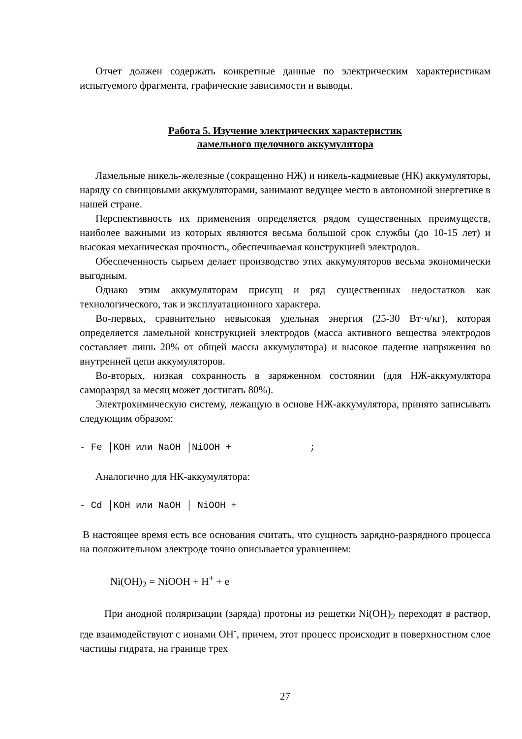Отчет должен содержать конкретные данные по электрическим характеристикам испытуемого фрагмента, графические зависимости и выводы.
Работа 5. Изучение электрических характеристик
ламельного щелочного аккумулятора
Ламельные никель-железные (сокращенно НЖ) и никель-кадмиевые (НК) аккумуляторы, наряду со свинцовыми аккумуляторами, занимают ведущее место в автономной энергетике в нашей стране.
Перспективность их применения определяется рядом существенных преимуществ, наиболее важными из которых являются весьма большой срок службы (до 10-15 лет) и высокая механическая прочность, обеспечиваемая конструкцией электродов.
Обеспеченность сырьем делает производство этих аккумуляторов весьма экономически выгодным.
Однако этим аккумуляторам присущ и ряд существенных недостатков как технологического, так и эксплуатационного характера.
Во-первых, сравнительно невысокая удельная энергия (25-30 Вт·ч/кг), которая определяется ламельной конструкцией электродов (масса активного вещества электродов составляет лишь 20% от общей массы аккумулятора) и высокое падение напряжения во внутренней цепи аккумуляторов.
Во-вторых, низкая сохранность в заряженном состоянии (для НЖ-аккумулятора саморазряд за месяц может достигать 80%).
Электрохимическую систему, лежащую в основе НЖ-аккумулятора, принято записывать следующим образом:
- Fe │KOH или NaOH │NiOOH + ;
Аналогично для НК-аккумулятора:
- Cd │KOH или NaOH │ NiOOH +
В настоящее время есть все основания считать, что сущность зарядно-разрядного процесса на положительном электроде точно описывается уравнением:
Ni(OH)<sub>2</sub> = NiOOH + H<sup>+</sup> + e
При анодной поляризации (заряда) протоны из решетки Ni(OH)<sub>2</sub> переходят в раствор, где взаимодействуют с ионами OH<sup>-</sup>, причем, этот процесс происходит в поверхностном слое частицы гидрата, на границе трех
27